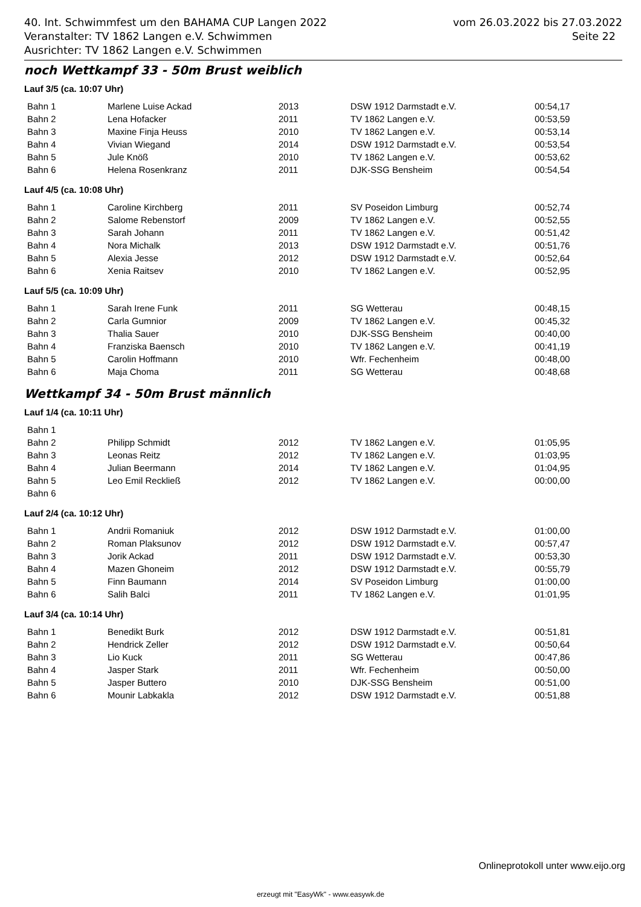40. Int. Schwimmfest um den BAHAMA CUP Langen 2022 vom 26.03.2022 bis 27.03.2022
Veranstalter: TV 1862 Langen e.V. Schwimmen Seite 22
Ausrichter: TV 1862 Langen e.V. Schwimmen
noch Wettkampf 33 - 50m Brust weiblich
Lauf 3/5 (ca. 10:07 Uhr)
| Bahn 1 | Marlene Luise Ackad | 2013 | DSW 1912 Darmstadt e.V. | 00:54,17 |
| Bahn 2 | Lena Hofacker | 2011 | TV 1862 Langen e.V. | 00:53,59 |
| Bahn 3 | Maxine Finja Heuss | 2010 | TV 1862 Langen e.V. | 00:53,14 |
| Bahn 4 | Vivian Wiegand | 2014 | DSW 1912 Darmstadt e.V. | 00:53,54 |
| Bahn 5 | Jule Knöß | 2010 | TV 1862 Langen e.V. | 00:53,62 |
| Bahn 6 | Helena Rosenkranz | 2011 | DJK-SSG Bensheim | 00:54,54 |
Lauf 4/5 (ca. 10:08 Uhr)
| Bahn 1 | Caroline Kirchberg | 2011 | SV Poseidon Limburg | 00:52,74 |
| Bahn 2 | Salome Rebenstorf | 2009 | TV 1862 Langen e.V. | 00:52,55 |
| Bahn 3 | Sarah Johann | 2011 | TV 1862 Langen e.V. | 00:51,42 |
| Bahn 4 | Nora Michalk | 2013 | DSW 1912 Darmstadt e.V. | 00:51,76 |
| Bahn 5 | Alexia Jesse | 2012 | DSW 1912 Darmstadt e.V. | 00:52,64 |
| Bahn 6 | Xenia Raitsev | 2010 | TV 1862 Langen e.V. | 00:52,95 |
Lauf 5/5 (ca. 10:09 Uhr)
| Bahn 1 | Sarah Irene Funk | 2011 | SG Wetterau | 00:48,15 |
| Bahn 2 | Carla Gumnior | 2009 | TV 1862 Langen e.V. | 00:45,32 |
| Bahn 3 | Thalia Sauer | 2010 | DJK-SSG Bensheim | 00:40,00 |
| Bahn 4 | Franziska Baensch | 2010 | TV 1862 Langen e.V. | 00:41,19 |
| Bahn 5 | Carolin Hoffmann | 2010 | Wfr. Fechenheim | 00:48,00 |
| Bahn 6 | Maja Choma | 2011 | SG Wetterau | 00:48,68 |
Wettkampf 34 - 50m Brust männlich
Lauf 1/4 (ca. 10:11 Uhr)
| Bahn 1 | | | | |
| Bahn 2 | Philipp Schmidt | 2012 | TV 1862 Langen e.V. | 01:05,95 |
| Bahn 3 | Leonas Reitz | 2012 | TV 1862 Langen e.V. | 01:03,95 |
| Bahn 4 | Julian Beermann | 2014 | TV 1862 Langen e.V. | 01:04,95 |
| Bahn 5 | Leo Emil Reckließ | 2012 | TV 1862 Langen e.V. | 00:00,00 |
| Bahn 6 | | | | |
Lauf 2/4 (ca. 10:12 Uhr)
| Bahn 1 | Andrii Romaniuk | 2012 | DSW 1912 Darmstadt e.V. | 01:00,00 |
| Bahn 2 | Roman Plaksunov | 2012 | DSW 1912 Darmstadt e.V. | 00:57,47 |
| Bahn 3 | Jorik Ackad | 2011 | DSW 1912 Darmstadt e.V. | 00:53,30 |
| Bahn 4 | Mazen Ghoneim | 2012 | DSW 1912 Darmstadt e.V. | 00:55,79 |
| Bahn 5 | Finn Baumann | 2014 | SV Poseidon Limburg | 01:00,00 |
| Bahn 6 | Salih Balci | 2011 | TV 1862 Langen e.V. | 01:01,95 |
Lauf 3/4 (ca. 10:14 Uhr)
| Bahn 1 | Benedikt Burk | 2012 | DSW 1912 Darmstadt e.V. | 00:51,81 |
| Bahn 2 | Hendrick Zeller | 2012 | DSW 1912 Darmstadt e.V. | 00:50,64 |
| Bahn 3 | Lio Kuck | 2011 | SG Wetterau | 00:47,86 |
| Bahn 4 | Jasper Stark | 2011 | Wfr. Fechenheim | 00:50,00 |
| Bahn 5 | Jasper Buttero | 2010 | DJK-SSG Bensheim | 00:51,00 |
| Bahn 6 | Mounir Labkakla | 2012 | DSW 1912 Darmstadt e.V. | 00:51,88 |
Onlineprotokoll unter www.eijo.org
erzeugt mit "EasyWk" - www.easywk.de